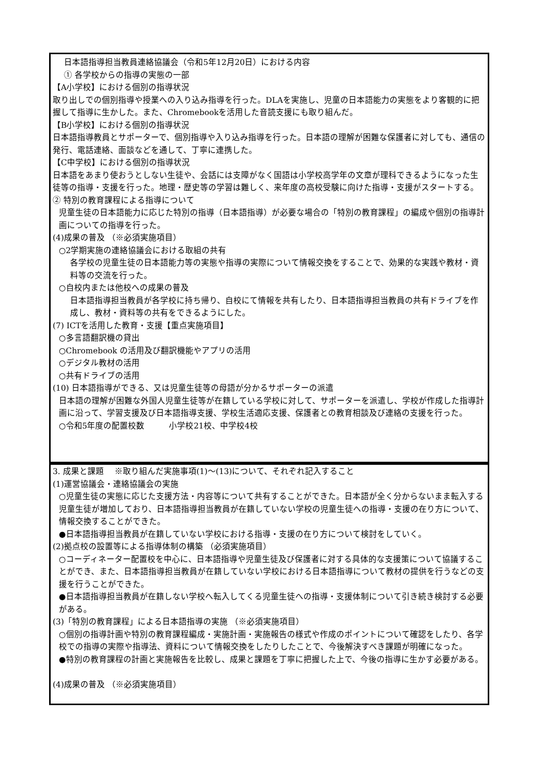日本語指導担当教員連絡協議会（令和5年12月20日）における内容
① 各学校からの指導の実態の一部
【A小学校】における個別の指導状況
取り出しでの個別指導や授業への入り込み指導を行った。DLAを実施し、児童の日本語能力の実態をより客観的に把握して指導に生かした。また、Chromebookを活用した音読支援にも取り組んだ。
【B小学校】における個別の指導状況
日本語指導教員とサポーターで、個別指導や入り込み指導を行った。日本語の理解が困難な保護者に対しても、通信の発行、電話連絡、面談などを通して、丁寧に連携した。
【C中学校】における個別の指導状況
日本語をあまり使おうとしない生徒や、会話には支障がなく国語は小学校高学年の文章が理科できるようになった生徒等の指導・支援を行った。地理・歴史等の学習は難しく、来年度の高校受験に向けた指導・支援がスタートする。
② 特別の教育課程による指導について
児童生徒の日本語能力に応じた特別の指導（日本語指導）が必要な場合の「特別の教育課程」の編成や個別の指導計画についての指導を行った。
(4)成果の普及 （※必須実施項目）
○2学期実施の連絡協議会における取組の共有
各学校の児童生徒の日本語能力等の実態や指導の実際について情報交換をすることで、効果的な実践や教材・資料等の交流を行った。
○自校内または他校への成果の普及
日本語指導担当教員が各学校に持ち帰り、自校にて情報を共有したり、日本語指導担当教員の共有ドライブを作成し、教材・資料等の共有をできるようにした。
(7) ICTを活用した教育・支援【重点実施項目】
○多言語翻訳機の貸出
○Chromebook の活用及び翻訳機能やアプリの活用
○デジタル教材の活用
○共有ドライブの活用
(10) 日本語指導ができる、又は児童生徒等の母語が分かるサポーターの派遣
日本語の理解が困難な外国人児童生徒等が在籍している学校に対して、サポーターを派遣し、学校が作成した指導計画に沿って、学習支援及び日本語指導支援、学校生活適応支援、保護者との教育相談及び連絡の支援を行った。
○令和5年度の配置校数　　　小学校21校、中学校4校
3. 成果と課題　 ※取り組んだ実施事項(1)～(13)について、それぞれ記入すること
(1)運営協議会・連絡協議会の実施
○児童生徒の実態に応じた支援方法・内容等について共有することができた。日本語が全く分からないまま転入する児童生徒が増加しており、日本語指導担当教員が在籍していない学校の児童生徒への指導・支援の在り方について、情報交換することができた。
●日本語指導担当教員が在籍していない学校における指導・支援の在り方について検討をしていく。
(2)拠点校の設置等による指導体制の構築 （必須実施項目）
○コーディネーター配置校を中心に、日本語指導や児童生徒及び保護者に対する具体的な支援策について協議することができ、また、日本語指導担当教員が在籍していない学校における日本語指導について教材の提供を行うなどの支援を行うことができた。
●日本語指導担当教員が在籍しない学校へ転入してくる児童生徒への指導・支援体制について引き続き検討する必要がある。
(3)「特別の教育課程」による日本語指導の実施 （※必須実施項目）
○個別の指導計画や特別の教育課程編成・実施計画・実施報告の様式や作成のポイントについて確認をしたり、各学校での指導の実際や指導法、資料について情報交換をしたりしたことで、今後解決すべき課題が明確になった。
●特別の教育課程の計画と実施報告を比較し、成果と課題を丁寧に把握した上で、今後の指導に生かす必要がある。
(4)成果の普及 （※必須実施項目）